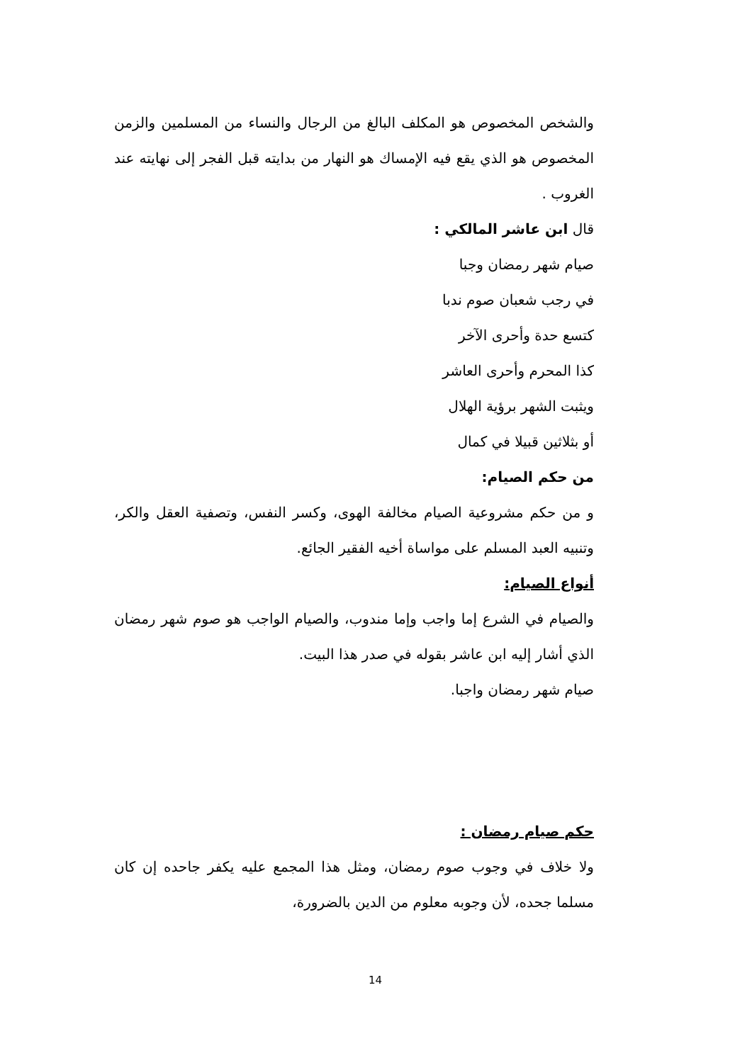والشخص المخصوص هو المكلف البالغ من الرجال والنساء من المسلمين والزمن المخصوص هو الذي يقع فيه الإمساك هو النهار من بدايته قبل الفجر إلى نهايته عند الغروب .
قال ابن عاشر المالكي :
صيام شهر رمضان وجبا
في رجب شعبان صوم ندبا
كتسع حدة وأحرى الآخر
كذا المحرم وأحرى العاشر
ويثبت الشهر برؤية الهلال
أو بثلاثين قبيلا في كمال
من حكم الصيام:
و من حكم مشروعية الصيام مخالفة الهوى، وكسر النفس، وتصفية العقل والكر، وتنبيه العبد المسلم على مواساة أخيه الفقير الجائع.
أنواع الصيام:
والصيام في الشرع إما واجب وإما مندوب، والصيام الواجب هو صوم شهر رمضان الذي أشار إليه ابن عاشر بقوله في صدر هذا البيت.
صيام شهر رمضان واجبا.
حكم صيام رمضان :
ولا خلاف في وجوب صوم رمضان، ومثل هذا المجمع عليه يكفر جاحده إن كان مسلما جحده، لأن وجوبه معلوم من الدين بالضرورة،
14